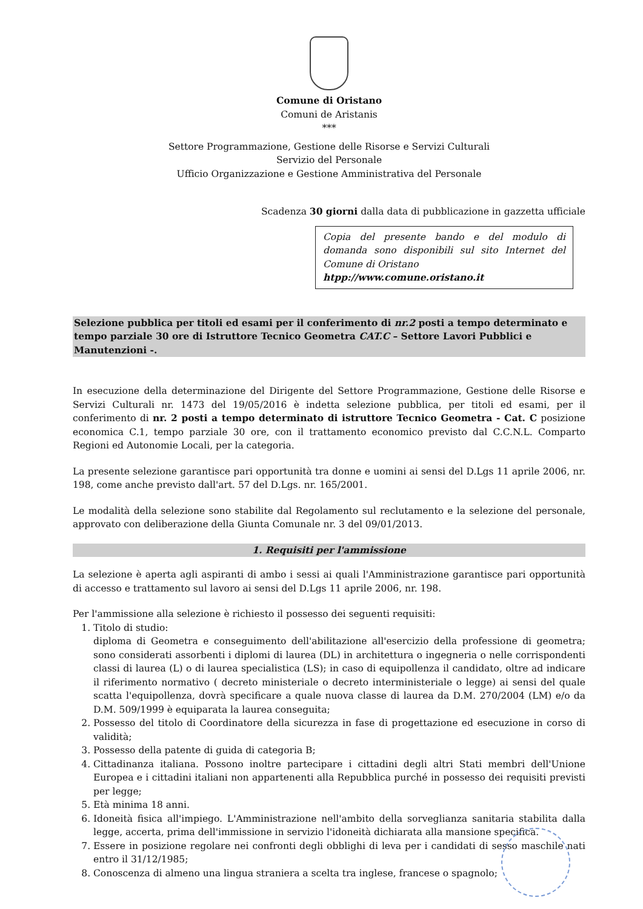Comune di Oristano
Comuni de Aristanis
***
Settore Programmazione, Gestione delle Risorse e Servizi Culturali
Servizio del Personale
Ufficio Organizzazione e Gestione Amministrativa del Personale
Scadenza 30 giorni dalla data di pubblicazione in gazzetta ufficiale
Copia del presente bando e del modulo di domanda sono disponibili sul sito Internet del Comune di Oristano
htpp://www.comune.oristano.it
Selezione pubblica per titoli ed esami per il conferimento di nr.2 posti a tempo determinato e tempo parziale 30 ore di Istruttore Tecnico Geometra CAT.C – Settore Lavori Pubblici e Manutenzioni -.
In esecuzione della determinazione del Dirigente del Settore Programmazione, Gestione delle Risorse e Servizi Culturali nr. 1473 del 19/05/2016 è indetta selezione pubblica, per titoli ed esami, per il conferimento di nr. 2 posti a tempo determinato di istruttore Tecnico Geometra - Cat. C posizione economica C.1, tempo parziale 30 ore, con il trattamento economico previsto dal C.C.N.L. Comparto Regioni ed Autonomie Locali, per la categoria.
La presente selezione garantisce pari opportunità tra donne e uomini ai sensi del D.Lgs 11 aprile 2006, nr. 198, come anche previsto dall'art. 57 del D.Lgs. nr. 165/2001.
Le modalità della selezione sono stabilite dal Regolamento sul reclutamento e la selezione del personale, approvato con deliberazione della Giunta Comunale nr. 3 del 09/01/2013.
1. Requisiti per l'ammissione
La selezione è aperta agli aspiranti di ambo i sessi ai quali l'Amministrazione garantisce pari opportunità di accesso e trattamento sul lavoro ai sensi del D.Lgs 11 aprile 2006, nr. 198.
Per l'ammissione alla selezione è richiesto il possesso dei seguenti requisiti:
1. Titolo di studio:
diploma di Geometra e conseguimento dell'abilitazione all'esercizio della professione di geometra; sono considerati assorbenti i diplomi di laurea (DL) in architettura o ingegneria o nelle corrispondenti classi di laurea (L) o di laurea specialistica (LS); in caso di equipollenza il candidato, oltre ad indicare il riferimento normativo ( decreto ministeriale o decreto interministeriale o legge) ai sensi del quale scatta l'equipollenza, dovrà specificare a quale nuova classe di laurea da D.M. 270/2004 (LM) e/o da D.M. 509/1999 è equiparata la laurea conseguita;
2. Possesso del titolo di Coordinatore della sicurezza in fase di progettazione ed esecuzione in corso di validità;
3. Possesso della patente di guida di categoria B;
4. Cittadinanza italiana. Possono inoltre partecipare i cittadini degli altri Stati membri dell'Unione Europea e i cittadini italiani non appartenenti alla Repubblica purché in possesso dei requisiti previsti per legge;
5. Età minima 18 anni.
6. Idoneità fisica all'impiego. L'Amministrazione nell'ambito della sorveglianza sanitaria stabilita dalla legge, accerta, prima dell'immissione in servizio l'idoneità dichiarata alla mansione specifica.
7. Essere in posizione regolare nei confronti degli obblighi di leva per i candidati di sesso maschile nati entro il 31/12/1985;
8. Conoscenza di almeno una lingua straniera a scelta tra inglese, francese o spagnolo;